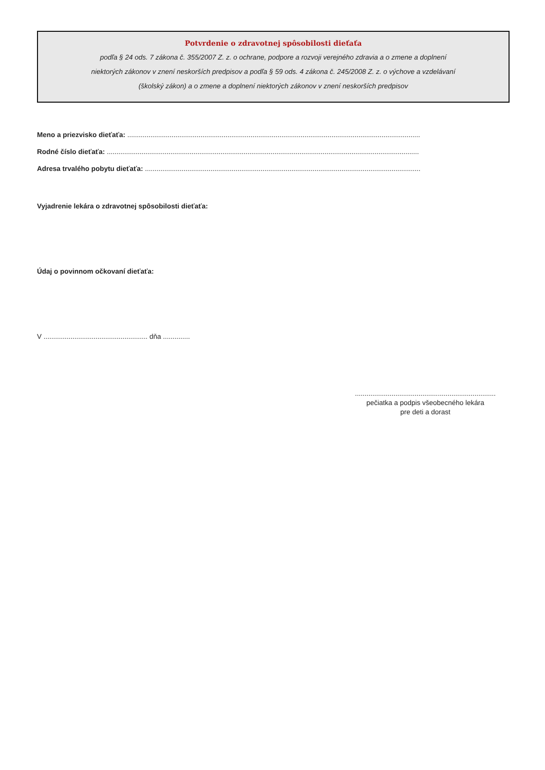Potvrdenie o zdravotnej spôsobilosti dieťaťa
podľa § 24 ods. 7 zákona č. 355/2007 Z. z. o ochrane, podpore a rozvoji verejného zdravia a o zmene a doplnení
niektorých zákonov v znení neskorších predpisov a podľa § 59 ods. 4 zákona č. 245/2008 Z. z. o výchove a vzdelávaní
(školský zákon) a o zmene a doplnení niektorých zákonov v znení neskorších predpisov
Meno a priezvisko dieťaťa: ........................................................................................................................................................
Rodné číslo dieťaťa: ..................................................................................................................................................................
Adresa trvalého pobytu dieťaťa: ...............................................................................................................................................
Vyjadrenie lekára o zdravotnej spôsobilosti dieťaťa:
Údaj o povinnom očkovaní dieťaťa:
V ...................................................... dňa ..............
.........................................................................
pečiatka a podpis všeobecného lekára
pre deti a dorast